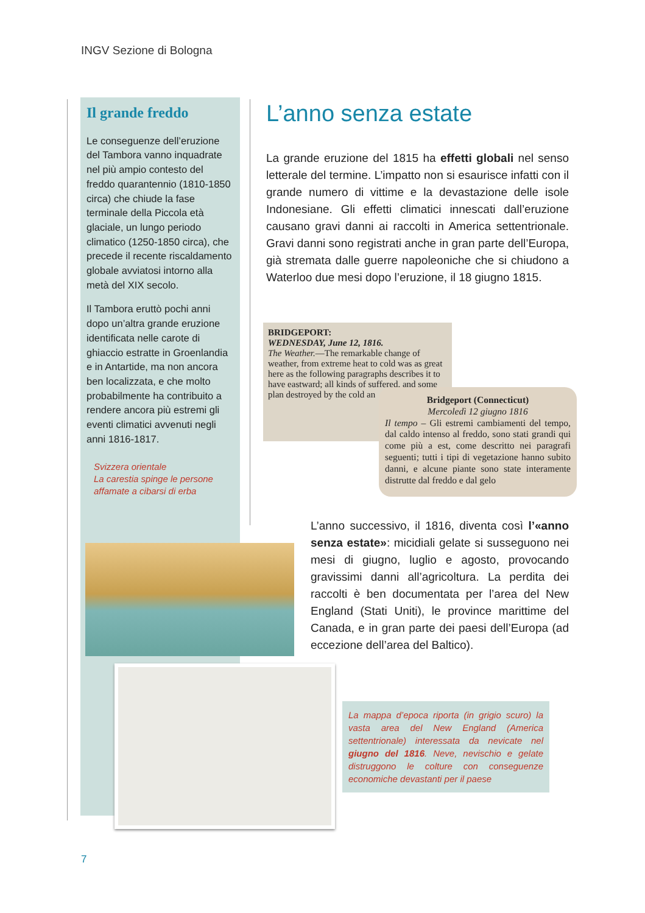INGV Sezione di Bologna
Il grande freddo
Le conseguenze dell’eruzione del Tambora vanno inquadrate nel più ampio contesto del freddo quarantennio (1810-1850 circa) che chiude la fase terminale della Piccola età glaciale, un lungo periodo climatico (1250-1850 circa), che precede il recente riscaldamento globale avviatosi intorno alla metà del XIX secolo.
Il Tambora eruttò pochi anni dopo un’altra grande eruzione identificata nelle carote di ghiaccio estratte in Groenlandia e in Antartide, ma non ancora ben localizzata, e che molto probabilmente ha contribuito a rendere ancora più estremi gli eventi climatici avvenuti negli anni 1816-1817.
Svizzera orientale
La carestia spinge le persone affamate a cibarsi di erba
L’anno senza estate
La grande eruzione del 1815 ha effetti globali nel senso letterale del termine. L’impatto non si esaurisce infatti con il grande numero di vittime e la devastazione delle isole Indonesiane. Gli effetti climatici innescati dall’eruzione causano gravi danni ai raccolti in America settentrionale. Gravi danni sono registrati anche in gran parte dell’Europa, già stremata dalle guerre napoleoniche che si chiudono a Waterloo due mesi dopo l’eruzione, il 18 giugno 1815.
BRIDGEPORT:
WEDNESDAY, June 12, 1816.
The Weather.—The remarkable change of weather, from extreme heat to cold was as great here as the following paragraphs describes it to have eastward; all kinds of suffered, and some plan destroyed by the cold an
Bridgeport (Connecticut)
Mercoledì 12 giugno 1816
Il tempo – Gli estremi cambiamenti del tempo, dal caldo intenso al freddo, sono stati grandi qui come più a est, come descritto nei paragrafi seguenti; tutti i tipi di vegetazione hanno subito danni, e alcune piante sono state interamente distrutte dal freddo e dal gelo
L’anno successivo, il 1816, diventa così l’«anno senza estate»: micidiali gelate si susseguono nei mesi di giugno, luglio e agosto, provocando gravissimi danni all’agricoltura. La perdita dei raccolti è ben documentata per l’area del New England (Stati Uniti), le province marittime del Canada, e in gran parte dei paesi dell’Europa (ad eccezione dell’area del Baltico).
La mappa d’epoca riporta (in grigio scuro) la vasta area del New England (America settentrionale) interessata da nevicate nel giugno del 1816. Neve, nevischio e gelate distruggono le colture con conseguenze economiche devastanti per il paese
7